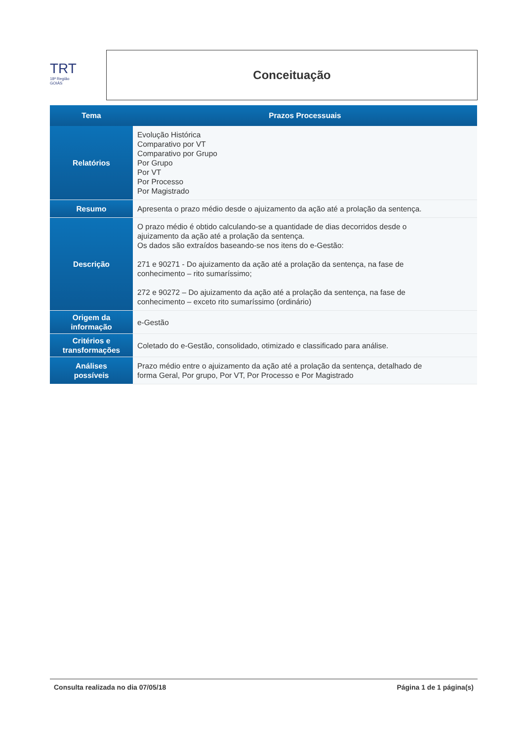TRT
18ª Região
GOIÁS
Conceituação
| Tema | Prazos Processuais |
| --- | --- |
| Relatórios | Evolução Histórica Comparativo por VT Comparativo por Grupo Por Grupo Por VT Por Processo Por Magistrado |
| Resumo | Apresenta o prazo médio desde o ajuizamento da ação até a prolação da sentença. |
| Descrição | O prazo médio é obtido calculando-se a quantidade de dias decorridos desde o ajuizamento da ação até a prolação da sentença. Os dados são extraídos baseando-se nos itens do e-Gestão: 271 e 90271 - Do ajuizamento da ação até a prolação da sentença, na fase de conhecimento – rito sumaríssimo; 272 e 90272 – Do ajuizamento da ação até a prolação da sentença, na fase de conhecimento – exceto rito sumaríssimo (ordinário) |
| Origem da informação | e-Gestão |
| Critérios e transformações | Coletado do e-Gestão, consolidado, otimizado e classificado para análise. |
| Análises possíveis | Prazo médio entre o ajuizamento da ação até a prolação da sentença, detalhado de forma Geral, Por grupo, Por VT, Por Processo e Por Magistrado |
Consulta realizada no dia 07/05/18 Página 1 de 1 página(s)